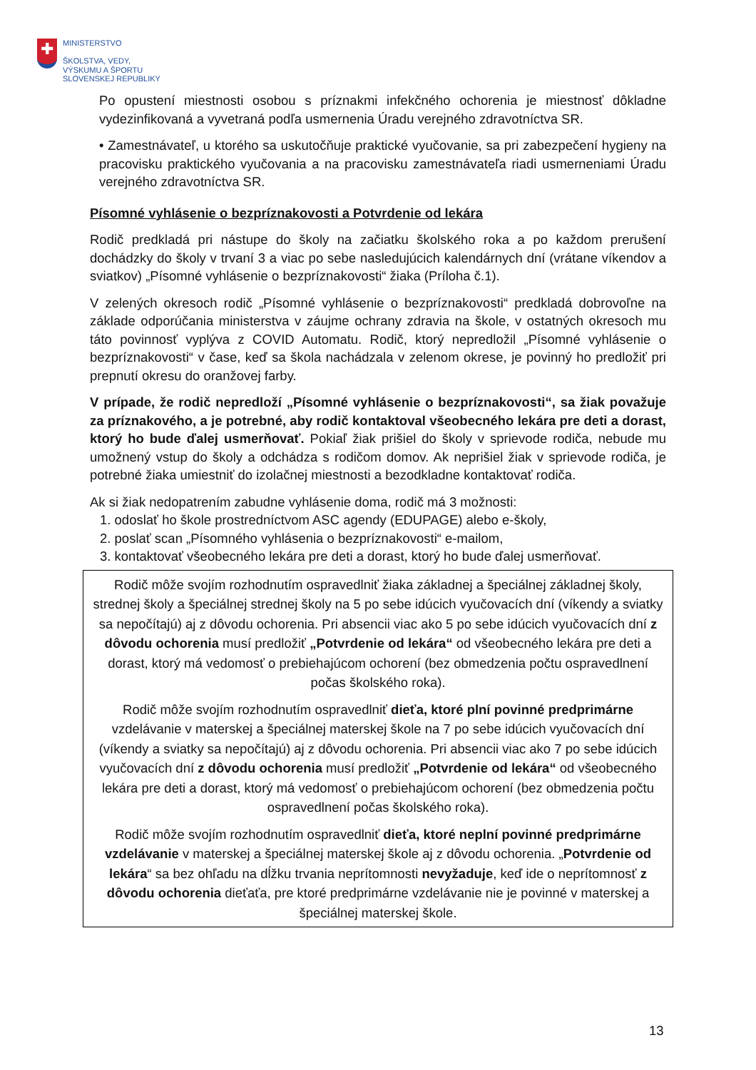✚
MINISTERSTVO
ŠKOLSTVA, VEDY,
VÝSKUMU A ŠPORTU
SLOVENSKEJ REPUBLIKY
Po opustení miestnosti osobou s príznakmi infekčného ochorenia je miestnosť dôkladne vydezinfikovaná a vyvetraná podľa usmernenia Úradu verejného zdravotníctva SR.
• Zamestnávateľ, u ktorého sa uskutočňuje praktické vyučovanie, sa pri zabezpečení hygieny na pracovisku praktického vyučovania a na pracovisku zamestnávateľa riadi usmerneniami Úradu verejného zdravotníctva SR.
Písomné vyhlásenie o bezpríznakovosti a Potvrdenie od lekára
Rodič predkladá pri nástupe do školy na začiatku školského roka a po každom prerušení dochádzky do školy v trvaní 3 a viac po sebe nasledujúcich kalendárnych dní (vrátane víkendov a sviatkov) „Písomné vyhlásenie o bezpríznakovosti“ žiaka (Príloha č.1).
V zelených okresoch rodič „Písomné vyhlásenie o bezpríznakovosti“ predkladá dobrovoľne na základe odporúčania ministerstva v záujme ochrany zdravia na škole, v ostatných okresoch mu táto povinnosť vyplýva z COVID Automatu. Rodič, ktorý nepredložil „Písomné vyhlásenie o bezpríznakovosti“ v čase, keď sa škola nachádzala v zelenom okrese, je povinný ho predložiť pri prepnutí okresu do oranžovej farby.
V prípade, že rodič nepredloží „Písomné vyhlásenie o bezpríznakovosti“, sa žiak považuje za príznakového, a je potrebné, aby rodič kontaktoval všeobecného lekára pre deti a dorast, ktorý ho bude ďalej usmerňovať. Pokiaľ žiak prišiel do školy v sprievode rodiča, nebude mu umožnený vstup do školy a odchádza s rodičom domov. Ak neprišiel žiak v sprievode rodiča, je potrebné žiaka umiestniť do izolačnej miestnosti a bezodkladne kontaktovať rodiča.
Ak si žiak nedopatrením zabudne vyhlásenie doma, rodič má 3 možnosti:
1. odoslať ho škole prostredníctvom ASC agendy (EDUPAGE) alebo e-školy,
2. poslať scan „Písomného vyhlásenia o bezpríznakovosti“ e-mailom,
3. kontaktovať všeobecného lekára pre deti a dorast, ktorý ho bude ďalej usmerňovať.
Rodič môže svojím rozhodnutím ospravedlniť žiaka základnej a špeciálnej základnej školy, strednej školy a špeciálnej strednej školy na 5 po sebe idúcich vyučovacích dní (víkendy a sviatky sa nepočítajú) aj z dôvodu ochorenia. Pri absencii viac ako 5 po sebe idúcich vyučovacích dní z dôvodu ochorenia musí predložiť „Potvrdenie od lekára“ od všeobecného lekára pre deti a dorast, ktorý má vedomosť o prebiehajúcom ochorení (bez obmedzenia počtu ospravedlnení počas školského roka).
Rodič môže svojím rozhodnutím ospravedlniť dieťa, ktoré plní povinné predprimárne vzdelávanie v materskej a špeciálnej materskej škole na 7 po sebe idúcich vyučovacích dní (víkendy a sviatky sa nepočítajú) aj z dôvodu ochorenia. Pri absencii viac ako 7 po sebe idúcich vyučovacích dní z dôvodu ochorenia musí predložiť „Potvrdenie od lekára“ od všeobecného lekára pre deti a dorast, ktorý má vedomosť o prebiehajúcom ochorení (bez obmedzenia počtu ospravedlnení počas školského roka).
Rodič môže svojím rozhodnutím ospravedlniť dieťa, ktoré neplní povinné predprimárne vzdelávanie v materskej a špeciálnej materskej škole aj z dôvodu ochorenia. „Potvrdenie od lekára“ sa bez ohľadu na dĺžku trvania neprítomnosti nevyžaduje, keď ide o neprítomnosť z dôvodu ochorenia dieťaťa, pre ktoré predprimárne vzdelávanie nie je povinné v materskej a špeciálnej materskej škole.
13